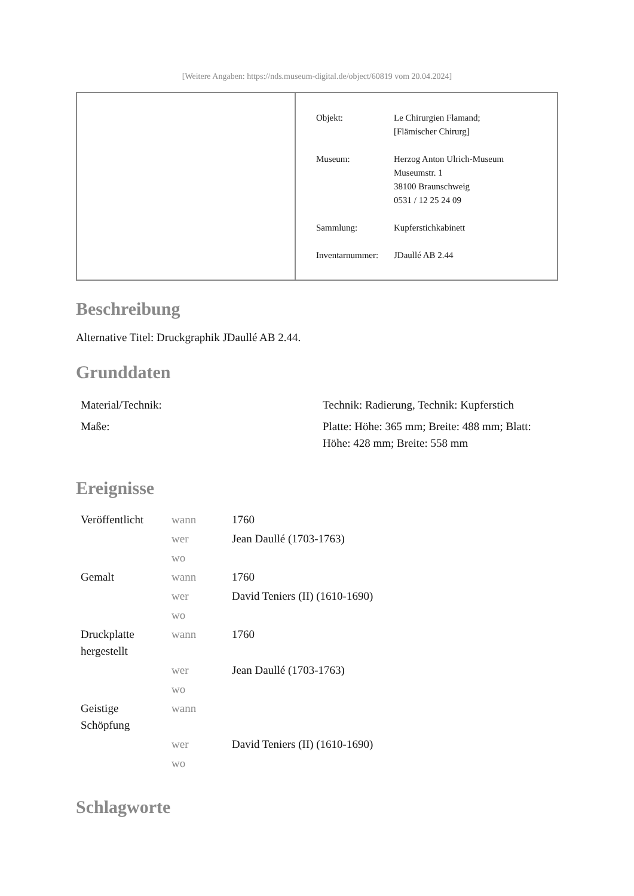[Weitere Angaben: https://nds.museum-digital.de/object/60819 vom 20.04.2024]
| Objekt: | Le Chirurgien Flamand; [Flämischer Chirurg] |
| Museum: | Herzog Anton Ulrich-Museum Museumstr. 1 38100 Braunschweig 0531 / 12 25 24 09 |
| Sammlung: | Kupferstichkabinett |
| Inventarnummer: | JDaullé AB 2.44 |
Beschreibung
Alternative Titel: Druckgraphik JDaullé AB 2.44.
Grunddaten
| Material/Technik: | Technik: Radierung, Technik: Kupferstich |
| Maße: | Platte: Höhe: 365 mm; Breite: 488 mm; Blatt: Höhe: 428 mm; Breite: 558 mm |
Ereignisse
| Veröffentlicht | wann | 1760 |
| | wer | Jean Daullé (1703-1763) |
| | wo | |
| Gemalt | wann | 1760 |
| | wer | David Teniers (II) (1610-1690) |
| | wo | |
| Druckplatte hergestellt | wann | 1760 |
| | wer | Jean Daullé (1703-1763) |
| | wo | |
| Geistige Schöpfung | wann | |
| | wer | David Teniers (II) (1610-1690) |
| | wo | |
Schlagworte